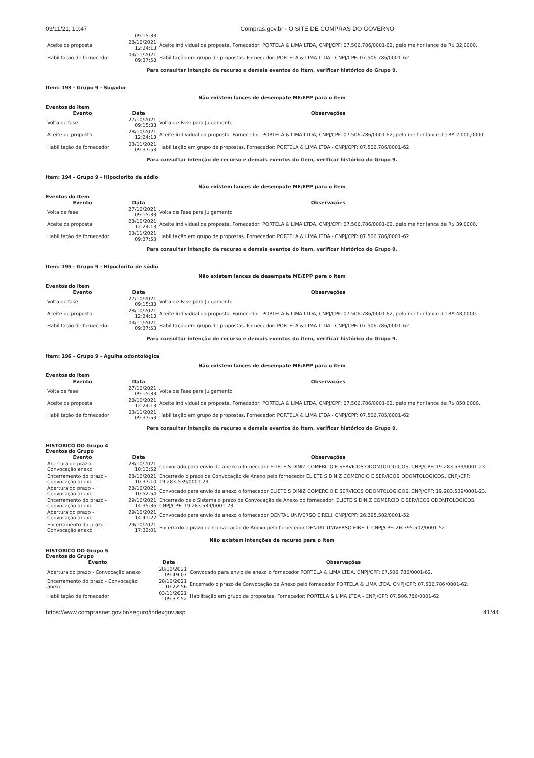03/11/21, 10:47 Compras.gov.br - O SITE DE COMPRAS DO GOVERNO
| | 09:15:33 | |
| Aceite de proposta | 28/10/2021 12:24:13 | Aceite individual da proposta. Fornecedor: PORTELA & LIMA LTDA, CNPJ/CPF: 07.506.786/0001-62, pelo melhor lance de R$ 32,0000. |
| Habilitação de fornecedor | 03/11/2021 09:37:53 | Habilitação em grupo de propostas. Fornecedor: PORTELA & LIMA LTDA - CNPJ/CPF: 07.506.786/0001-62 |
Para consultar intenção de recurso e demais eventos do item, verificar histórico do Grupo 9.
Item: 193 - Grupo 9 - Sugador
Não existem lances de desempate ME/EPP para o item
Eventos do Item
| Evento | Data | Observações |
| --- | --- | --- |
| Volta de fase | 27/10/2021 09:15:33 | Volta de Fase para Julgamento |
| Aceite de proposta | 28/10/2021 12:24:13 | Aceite individual da proposta. Fornecedor: PORTELA & LIMA LTDA, CNPJ/CPF: 07.506.786/0001-62, pelo melhor lance de R$ 2.000,0000. |
| Habilitação de fornecedor | 03/11/2021 09:37:53 | Habilitação em grupo de propostas. Fornecedor: PORTELA & LIMA LTDA - CNPJ/CPF: 07.506.786/0001-62 |
Para consultar intenção de recurso e demais eventos do item, verificar histórico do Grupo 9.
Item: 194 - Grupo 9 - Hipoclorito de sódio
Não existem lances de desempate ME/EPP para o item
Eventos do Item
| Evento | Data | Observações |
| --- | --- | --- |
| Volta de fase | 27/10/2021 09:15:33 | Volta de Fase para Julgamento |
| Aceite de proposta | 28/10/2021 12:24:13 | Aceite individual da proposta. Fornecedor: PORTELA & LIMA LTDA, CNPJ/CPF: 07.506.786/0001-62, pelo melhor lance de R$ 39,0000. |
| Habilitação de fornecedor | 03/11/2021 09:37:53 | Habilitação em grupo de propostas. Fornecedor: PORTELA & LIMA LTDA - CNPJ/CPF: 07.506.786/0001-62 |
Para consultar intenção de recurso e demais eventos do item, verificar histórico do Grupo 9.
Item: 195 - Grupo 9 - Hipoclorito de sódio
Não existem lances de desempate ME/EPP para o item
Eventos do Item
| Evento | Data | Observações |
| --- | --- | --- |
| Volta de fase | 27/10/2021 09:15:33 | Volta de Fase para Julgamento |
| Aceite de proposta | 28/10/2021 12:24:13 | Aceite individual da proposta. Fornecedor: PORTELA & LIMA LTDA, CNPJ/CPF: 07.506.786/0001-62, pelo melhor lance de R$ 48,0000. |
| Habilitação de fornecedor | 03/11/2021 09:37:53 | Habilitação em grupo de propostas. Fornecedor: PORTELA & LIMA LTDA - CNPJ/CPF: 07.506.786/0001-62 |
Para consultar intenção de recurso e demais eventos do item, verificar histórico do Grupo 9.
Item: 196 - Grupo 9 - Agulha odontológica
Não existem lances de desempate ME/EPP para o item
Eventos do Item
| Evento | Data | Observações |
| --- | --- | --- |
| Volta de fase | 27/10/2021 09:15:33 | Volta de Fase para Julgamento |
| Aceite de proposta | 28/10/2021 12:24:13 | Aceite individual da proposta. Fornecedor: PORTELA & LIMA LTDA, CNPJ/CPF: 07.506.786/0001-62, pelo melhor lance de R$ 850,0000. |
| Habilitação de fornecedor | 03/11/2021 09:37:53 | Habilitação em grupo de propostas. Fornecedor: PORTELA & LIMA LTDA - CNPJ/CPF: 07.506.785/0001-62 |
Para consultar intenção de recurso e demais eventos do item, verificar histórico do Grupo 9.
HISTÓRICO DO Grupo 4
Eventos do Grupo
| Evento | Data | Observações |
| --- | --- | --- |
| Abertura do prazo - Convocação anexo | 28/10/2021 10:13:52 | Convocado para envio de anexo o fornecedor ELIETE S DINIZ COMERCIO E SERVICOS ODONTOLOGICOS, CNPJ/CPF: 19.283.539/0001-23. |
| Encerramento do prazo - Convocação anexo | 28/10/2021 10:37:10 | Encerrado o prazo de Convocação de Anexo pelo fornecedor ELIETE S DINIZ COMERCIO E SERVICOS ODONTOLOGICOS, CNPJ/CPF: 19.283.539/0001-23. |
| Abertura do prazo - Convocação anexo | 28/10/2021 10:52:54 | Convocado para envio de anexo o fornecedor ELIETE S DINIZ COMERCIO E SERVICOS ODONTOLOGICOS, CNPJ/CPF: 19.283.539/0001-23. |
| Encerramento do prazo - Convocação anexo | 29/10/2021 14:35:36 | Encerrado pelo Sistema o prazo de Convocação de Anexo do fornecedor: ELIETE S DINIZ COMERCIO E SERVICOS ODONTOLOGICOS, CNPJ/CPF: 19.283.539/0001-23. |
| Abertura do prazo - Convocação anexo | 29/10/2021 14:41:22 | Convocado para envio de anexo o fornecedor DENTAL UNIVERSO EIRELI, CNPJ/CPF: 26.395.502/0001-52. |
| Encerramento do prazo - Convocação anexo | 29/10/2021 17:32:01 | Encerrado o prazo de Convocação de Anexo pelo fornecedor DENTAL UNIVERSO EIRELI, CNPJ/CPF: 26.395.502/0001-52. |
Não existem intenções de recurso para o item
HISTÓRICO DO Grupo 5
Eventos do Grupo
| Evento | Data | Observações |
| --- | --- | --- |
| Abertura do prazo - Convocação anexo | 28/10/2021 09:49:07 | Convocado para envio de anexo o fornecedor PORTELA & LIMA LTDA, CNPJ/CPF: 07.506.786/0001-62. |
| Encerramento do prazo - Convocação anexo | 28/10/2021 10:22:56 | Encerrado o prazo de Convocação de Anexo pelo fornecedor PORTELA & LIMA LTDA, CNPJ/CPF: 07.506.786/0001-62. |
| Habilitação de fornecedor | 03/11/2021 09:37:52 | Habilitação em grupo de propostas. Fornecedor: PORTELA & LIMA LTDA - CNPJ/CPF: 07.506.786/0001-62 |
https://www.comprasnet.gov.br/seguro/indexgov.asp 41/44